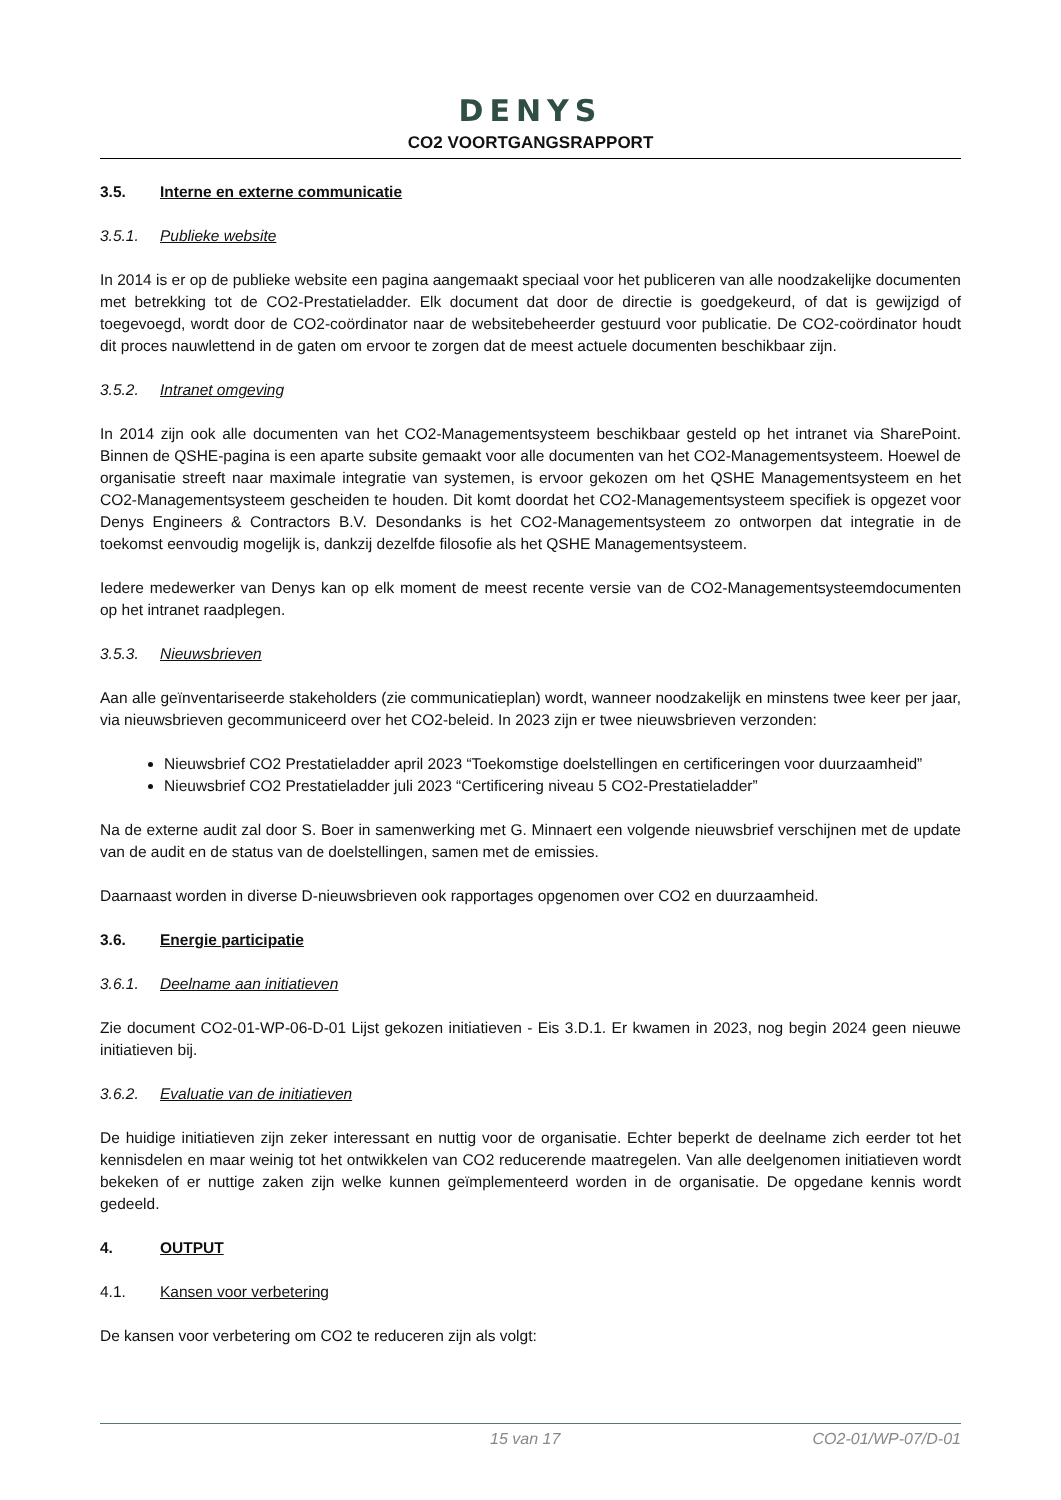DENYS
CO2 VOORTGANGSRAPPORT
3.5. Interne en externe communicatie
3.5.1. Publieke website
In 2014 is er op de publieke website een pagina aangemaakt speciaal voor het publiceren van alle noodzakelijke documenten met betrekking tot de CO2-Prestatieladder. Elk document dat door de directie is goedgekeurd, of dat is gewijzigd of toegevoegd, wordt door de CO2-coördinator naar de websitebeheerder gestuurd voor publicatie. De CO2-coördinator houdt dit proces nauwlettend in de gaten om ervoor te zorgen dat de meest actuele documenten beschikbaar zijn.
3.5.2. Intranet omgeving
In 2014 zijn ook alle documenten van het CO2-Managementsysteem beschikbaar gesteld op het intranet via SharePoint. Binnen de QSHE-pagina is een aparte subsite gemaakt voor alle documenten van het CO2-Managementsysteem. Hoewel de organisatie streeft naar maximale integratie van systemen, is ervoor gekozen om het QSHE Managementsysteem en het CO2-Managementsysteem gescheiden te houden. Dit komt doordat het CO2-Managementsysteem specifiek is opgezet voor Denys Engineers & Contractors B.V. Desondanks is het CO2-Managementsysteem zo ontworpen dat integratie in de toekomst eenvoudig mogelijk is, dankzij dezelfde filosofie als het QSHE Managementsysteem.
Iedere medewerker van Denys kan op elk moment de meest recente versie van de CO2-Managementsysteemdocumenten op het intranet raadplegen.
3.5.3. Nieuwsbrieven
Aan alle geïnventariseerde stakeholders (zie communicatieplan) wordt, wanneer noodzakelijk en minstens twee keer per jaar, via nieuwsbrieven gecommuniceerd over het CO2-beleid. In 2023 zijn er twee nieuwsbrieven verzonden:
Nieuwsbrief CO2 Prestatieladder april 2023 “Toekomstige doelstellingen en certificeringen voor duurzaamheid”
Nieuwsbrief CO2 Prestatieladder juli 2023 “Certificering niveau 5 CO2-Prestatieladder”
Na de externe audit zal door S. Boer in samenwerking met G. Minnaert een volgende nieuwsbrief verschijnen met de update van de audit en de status van de doelstellingen, samen met de emissies.
Daarnaast worden in diverse D-nieuwsbrieven ook rapportages opgenomen over CO2 en duurzaamheid.
3.6. Energie participatie
3.6.1. Deelname aan initiatieven
Zie document CO2-01-WP-06-D-01 Lijst gekozen initiatieven - Eis 3.D.1. Er kwamen in 2023, nog begin 2024 geen nieuwe initiatieven bij.
3.6.2. Evaluatie van de initiatieven
De huidige initiatieven zijn zeker interessant en nuttig voor de organisatie. Echter beperkt de deelname zich eerder tot het kennisdelen en maar weinig tot het ontwikkelen van CO2 reducerende maatregelen. Van alle deelgenomen initiatieven wordt bekeken of er nuttige zaken zijn welke kunnen geïmplementeerd worden in de organisatie. De opgedane kennis wordt gedeeld.
4. OUTPUT
4.1. Kansen voor verbetering
De kansen voor verbetering om CO2 te reduceren zijn als volgt:
15 van 17 CO2-01/WP-07/D-01